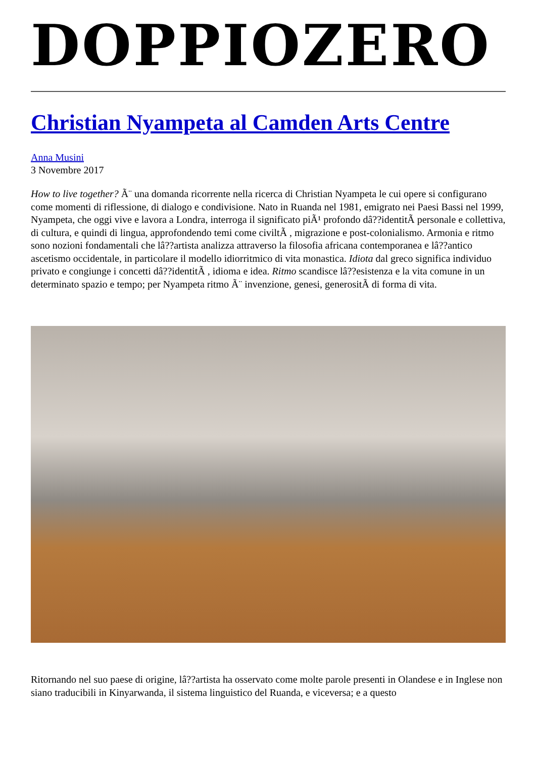DOPPIOZERO
Christian Nyampeta al Camden Arts Centre
Anna Musini
3 Novembre 2017
How to live together? Ã¨ una domanda ricorrente nella ricerca di Christian Nyampeta le cui opere si configurano come momenti di riflessione, di dialogo e condivisione. Nato in Ruanda nel 1981, emigrato nei Paesi Bassi nel 1999, Nyampeta, che oggi vive e lavora a Londra, interroga il significato piÃ¹ profondo dâ??identitÃ personale e collettiva, di cultura, e quindi di lingua, approfondendo temi come civiltÃ , migrazione e post-colonialismo. Armonia e ritmo sono nozioni fondamentali che lâ??artista analizza attraverso la filosofia africana contemporanea e lâ??antico ascetismo occidentale, in particolare il modello idiorritmico di vita monastica. Idiota dal greco significa individuo privato e congiunge i concetti dâ??identitÃ , idioma e idea. Ritmo scandisce lâ??esistenza e la vita comune in un determinato spazio e tempo; per Nyampeta ritmo Ã¨ invenzione, genesi, generositÃ di forma di vita.
Ritornando nel suo paese di origine, lâ??artista ha osservato come molte parole presenti in Olandese e in Inglese non siano traducibili in Kinyarwanda, il sistema linguistico del Ruanda, e viceversa; e a questo